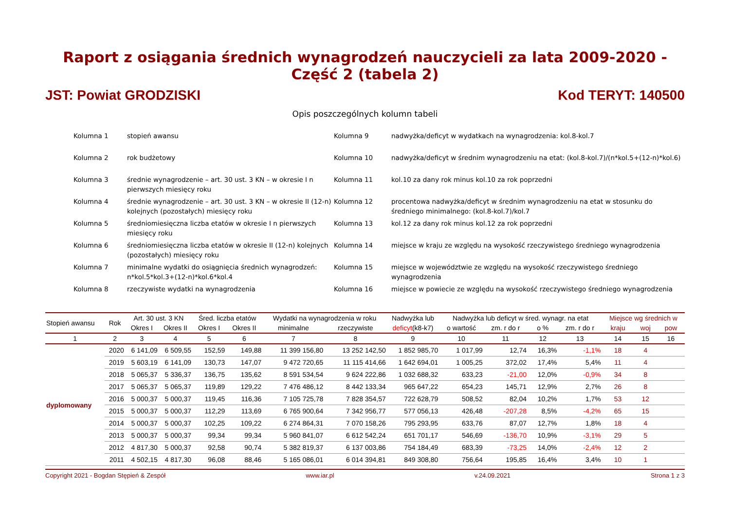Raport z osiągania średnich wynagrodzeń nauczycieli za lata 2009-2020 - Część 2 (tabela 2)
JST: Powiat GRODZISKI Kod TERYT: 140500
Opis poszczególnych kolumn tabeli
Kolumna 1
stopień awansu
Kolumna 9
nadwyżka/deficyt w wydatkach na wynagrodzenia: kol.8-kol.7
Kolumna 2
rok budżetowy
Kolumna 10
nadwyżka/deficyt w średnim wynagrodzeniu na etat: (kol.8-kol.7)/(n*kol.5+(12-n)*kol.6)
Kolumna 3
średnie wynagrodzenie – art. 30 ust. 3 KN – w okresie I n pierwszych miesięcy roku
Kolumna 11
kol.10 za dany rok minus kol.10 za rok poprzedni
Kolumna 4
średnie wynagrodzenie – art. 30 ust. 3 KN – w okresie II (12-n) kolejnych (pozostałych) miesięcy roku
Kolumna 12
procentowa nadwyżka/deficyt w średnim wynagrodzeniu na etat w stosunku do średniego minimalnego: (kol.8-kol.7)/kol.7
Kolumna 5
średniomiesięczna liczba etatów w okresie I n pierwszych miesięcy roku
Kolumna 13
kol.12 za dany rok minus kol.12 za rok poprzedni
Kolumna 6
średniomiesięczna liczba etatów w okresie II (12-n) kolejnych (pozostałych) miesięcy roku
Kolumna 14
miejsce w kraju ze względu na wysokość rzeczywistego średniego wynagrodzenia
Kolumna 7
minimalne wydatki do osiągnięcia średnich wynagrodzeń: n*kol.5*kol.3+(12-n)*kol.6*kol.4
Kolumna 15
miejsce w województwie ze względu na wysokość rzeczywistego średniego wynagrodzenia
Kolumna 8
rzeczywiste wydatki na wynagrodzenia
Kolumna 16
miejsce w powiecie ze względu na wysokość rzeczywistego średniego wynagrodzenia
| Stopień awansu | Rok | Art. 30 ust. 3 KN | | Śred. liczba etatów | | Wydatki na wynagrodzenia w roku | | Nadwyżka lub | Nadwyżka lub deficyt w śred. wynagr. na etat | | | | Miejsce wg średnich w | | |
| --- | --- | --- | --- | --- | --- | --- | --- | --- | --- | --- | --- | --- | --- | --- | --- |
| | | Okres I | Okres II | Okres I | Okres II | minimalne | rzeczywiste | deficyt (k8-k7) | o wartość | zm. r do r | o % | zm. r do r | kraju | woj | pow |
| 1 | 2 | 3 | 4 | 5 | 6 | 7 | 8 | 9 | 10 | 11 | 12 | 13 | 14 | 15 | 16 |
| dyplomowany | 2020 | 6 141,09 | 6 509,55 | 152,59 | 149,88 | 11 399 156,80 | 13 252 142,50 | 1 852 985,70 | 1 017,99 | 12,74 | 16,3% | -1,1% | 18 | 4 | |
| | 2019 | 5 603,19 | 6 141,09 | 130,73 | 147,07 | 9 472 720,65 | 11 115 414,66 | 1 642 694,01 | 1 005,25 | 372,02 | 17,4% | 5,4% | 11 | 4 | |
| | 2018 | 5 065,37 | 5 336,37 | 136,75 | 135,62 | 8 591 534,54 | 9 624 222,86 | 1 032 688,32 | 633,23 | -21,00 | 12,0% | -0,9% | 34 | 8 | |
| | 2017 | 5 065,37 | 5 065,37 | 119,89 | 129,22 | 7 476 486,12 | 8 442 133,34 | 965 647,22 | 654,23 | 145,71 | 12,9% | 2,7% | 26 | 8 | |
| | 2016 | 5 000,37 | 5 000,37 | 119,45 | 116,36 | 7 105 725,78 | 7 828 354,57 | 722 628,79 | 508,52 | 82,04 | 10,2% | 1,7% | 53 | 12 | |
| | 2015 | 5 000,37 | 5 000,37 | 112,29 | 113,69 | 6 765 900,64 | 7 342 956,77 | 577 056,13 | 426,48 | -207,28 | 8,5% | -4,2% | 65 | 15 | |
| | 2014 | 5 000,37 | 5 000,37 | 102,25 | 109,22 | 6 274 864,31 | 7 070 158,26 | 795 293,95 | 633,76 | 87,07 | 12,7% | 1,8% | 18 | 4 | |
| | 2013 | 5 000,37 | 5 000,37 | 99,34 | 99,34 | 5 960 841,07 | 6 612 542,24 | 651 701,17 | 546,69 | -136,70 | 10,9% | -3,1% | 29 | 5 | |
| | 2012 | 4 817,30 | 5 000,37 | 92,58 | 90,74 | 5 382 819,37 | 6 137 003,86 | 754 184,49 | 683,39 | -73,25 | 14,0% | -2,4% | 12 | 2 | |
| | 2011 | 4 502,15 | 4 817,30 | 96,08 | 88,46 | 5 165 086,01 | 6 014 394,81 | 849 308,80 | 756,64 | 195,85 | 16,4% | 3,4% | 10 | 1 | |
Copyright 2021 - Bogdan Stępień & Zespół www.iar.pl v.24.09.2021 Strona 1 z 3